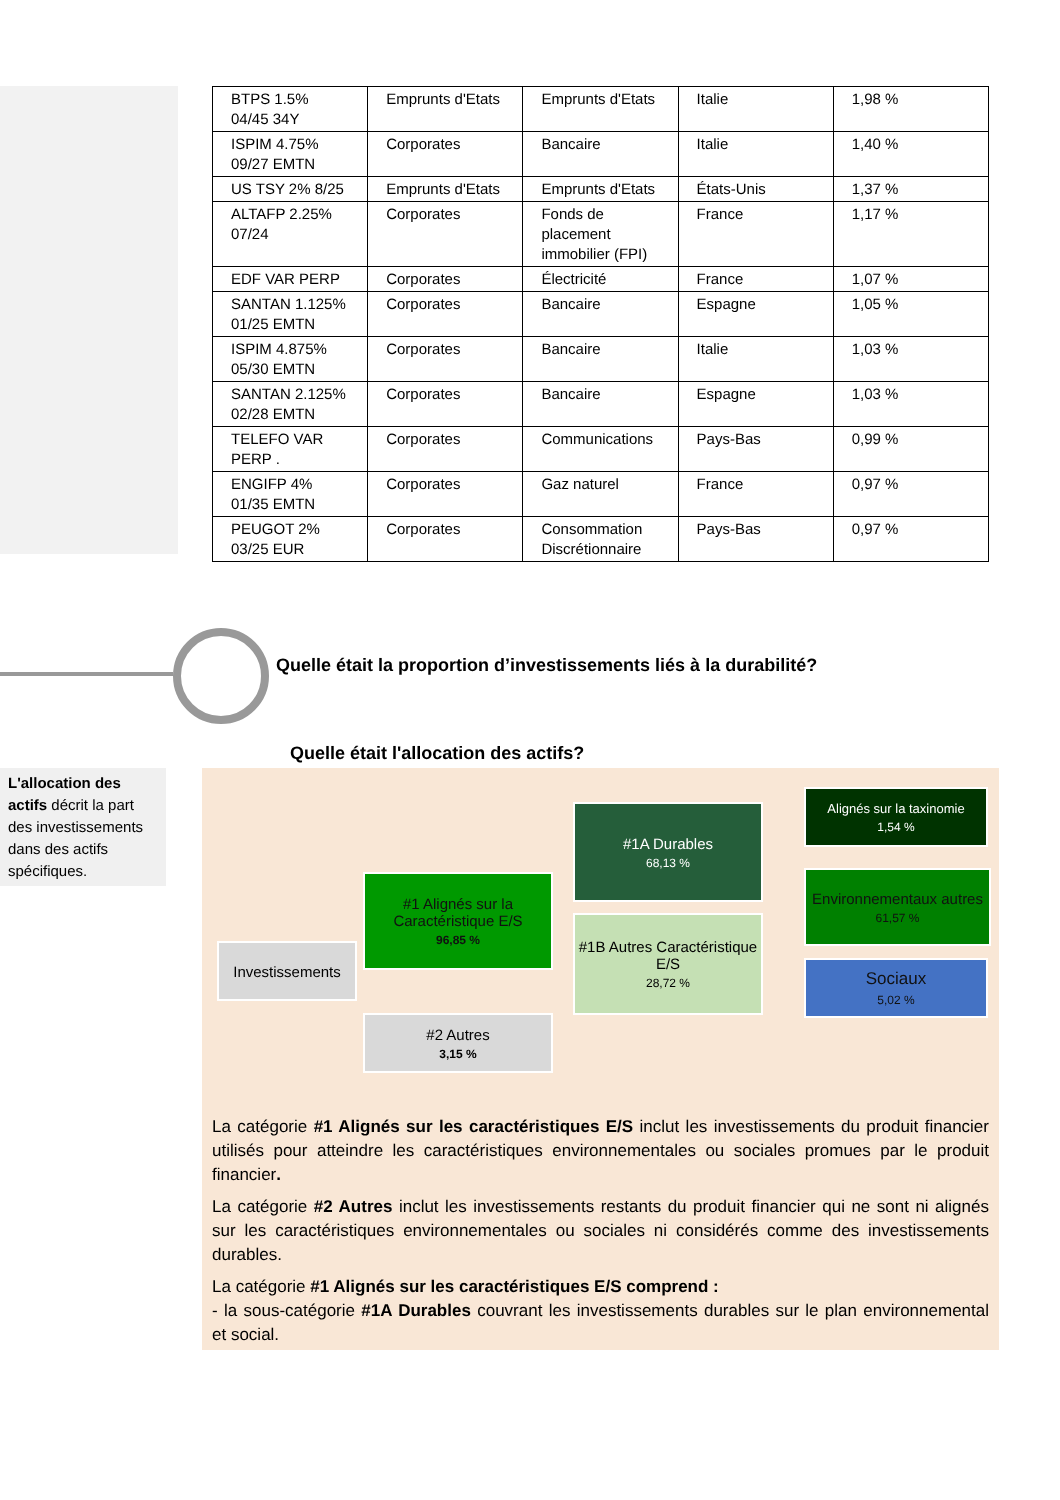| BTPS 1.5% 04/45 34Y | Emprunts d'Etats | Emprunts d'Etats | Italie | 1,98 % |
| ISPIM 4.75% 09/27 EMTN | Corporates | Bancaire | Italie | 1,40 % |
| US TSY 2% 8/25 | Emprunts d'Etats | Emprunts d'Etats | États-Unis | 1,37 % |
| ALTAFP 2.25% 07/24 | Corporates | Fonds de placement immobilier (FPI) | France | 1,17 % |
| EDF VAR PERP | Corporates | Électricité | France | 1,07 % |
| SANTAN 1.125% 01/25 EMTN | Corporates | Bancaire | Espagne | 1,05 % |
| ISPIM 4.875% 05/30 EMTN | Corporates | Bancaire | Italie | 1,03 % |
| SANTAN 2.125% 02/28 EMTN | Corporates | Bancaire | Espagne | 1,03 % |
| TELEFO VAR PERP . | Corporates | Communications | Pays-Bas | 0,99 % |
| ENGIFP 4% 01/35 EMTN | Corporates | Gaz naturel | France | 0,97 % |
| PEUGOT 2% 03/25 EUR | Corporates | Consommation Discrétionnaire | Pays-Bas | 0,97 % |
Quelle était la proportion d’investissements liés à la durabilité?
Quelle était l'allocation des actifs?
L'allocation des actifs décrit la part des investissements dans des actifs spécifiques.
Investissements
#1 Alignés sur la Caractéristique E/S
96,85 %
#2 Autres
3,15 %
#1A Durables
68,13 %
#1B Autres Caractéristique E/S
28,72 %
Alignés sur la taxinomie
1,54 %
Environnementaux autres
61,57 %
Sociaux
5,02 %
La catégorie #1 Alignés sur les caractéristiques E/S inclut les investissements du produit financier utilisés pour atteindre les caractéristiques environnementales ou sociales promues par le produit financier.
La catégorie #2 Autres inclut les investissements restants du produit financier qui ne sont ni alignés sur les caractéristiques environnementales ou sociales ni considérés comme des investissements durables.
La catégorie #1 Alignés sur les caractéristiques E/S comprend :
- la sous-catégorie #1A Durables couvrant les investissements durables sur le plan environnemental et social.